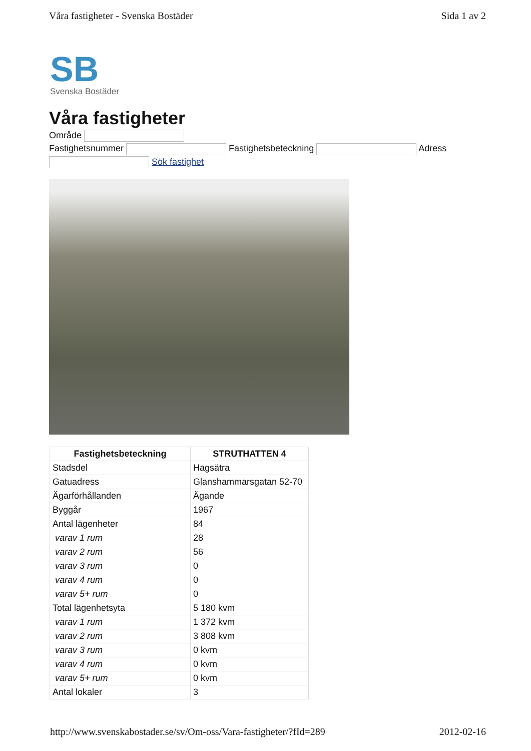Våra fastigheter - Svenska Bostäder Sida 1 av 2
SB
Svenska Bostäder
Våra fastigheter
Område
Fastighetsnummer Fastighetsbeteckning Adress
Sök fastighet
| Fastighetsbeteckning | STRUTHATTEN 4 |
| --- | --- |
| Stadsdel | Hagsätra |
| Gatuadress | Glanshammarsgatan 52-70 |
| Ägarförhållanden | Ägande |
| Byggår | 1967 |
| Antal lägenheter | 84 |
| varav 1 rum | 28 |
| varav 2 rum | 56 |
| varav 3 rum | 0 |
| varav 4 rum | 0 |
| varav 5+ rum | 0 |
| Total lägenhetsyta | 5 180 kvm |
| varav 1 rum | 1 372 kvm |
| varav 2 rum | 3 808 kvm |
| varav 3 rum | 0 kvm |
| varav 4 rum | 0 kvm |
| varav 5+ rum | 0 kvm |
| Antal lokaler | 3 |
http://www.svenskabostader.se/sv/Om-oss/Vara-fastigheter/?fId=289 2012-02-16